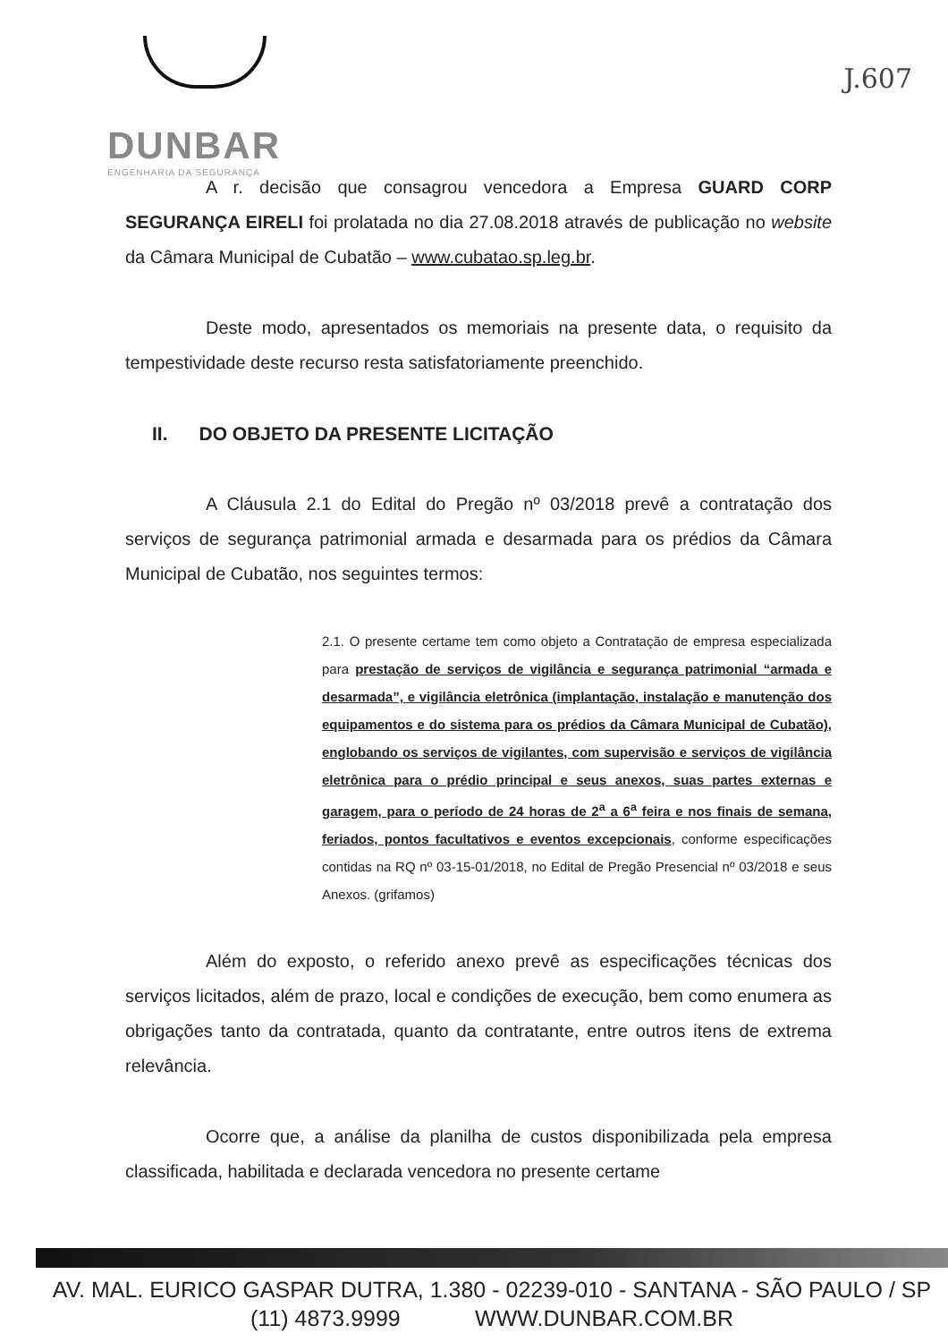DUNBAR
ENGENHARIA DA SEGURANÇA
J.607
A r. decisão que consagrou vencedora a Empresa GUARD CORP SEGURANÇA EIRELI foi prolatada no dia 27.08.2018 através de publicação no website da Câmara Municipal de Cubatão – www.cubatao.sp.leg.br.
Deste modo, apresentados os memoriais na presente data, o requisito da tempestividade deste recurso resta satisfatoriamente preenchido.
II. DO OBJETO DA PRESENTE LICITAÇÃO
A Cláusula 2.1 do Edital do Pregão nº 03/2018 prevê a contratação dos serviços de segurança patrimonial armada e desarmada para os prédios da Câmara Municipal de Cubatão, nos seguintes termos:
2.1. O presente certame tem como objeto a Contratação de empresa especializada para prestação de serviços de vigilância e segurança patrimonial “armada e desarmada”, e vigilância eletrônica (implantação, instalação e manutenção dos equipamentos e do sistema para os prédios da Câmara Municipal de Cubatão), englobando os serviços de vigilantes, com supervisão e serviços de vigilância eletrônica para o prédio principal e seus anexos, suas partes externas e garagem, para o período de 24 horas de 2<sup>a</sup> a 6<sup>a</sup> feira e nos finais de semana, feriados, pontos facultativos e eventos excepcionais, conforme especificações contidas na RQ nº 03-15-01/2018, no Edital de Pregão Presencial nº 03/2018 e seus Anexos. (grifamos)
Além do exposto, o referido anexo prevê as especificações técnicas dos serviços licitados, além de prazo, local e condições de execução, bem como enumera as obrigações tanto da contratada, quanto da contratante, entre outros itens de extrema relevância.
Ocorre que, a análise da planilha de custos disponibilizada pela empresa classificada, habilitada e declarada vencedora no presente certame
AV. MAL. EURICO GASPAR DUTRA, 1.380 - 02239-010 - SANTANA - SÃO PAULO / SP
(11) 4873.9999 WWW.DUNBAR.COM.BR